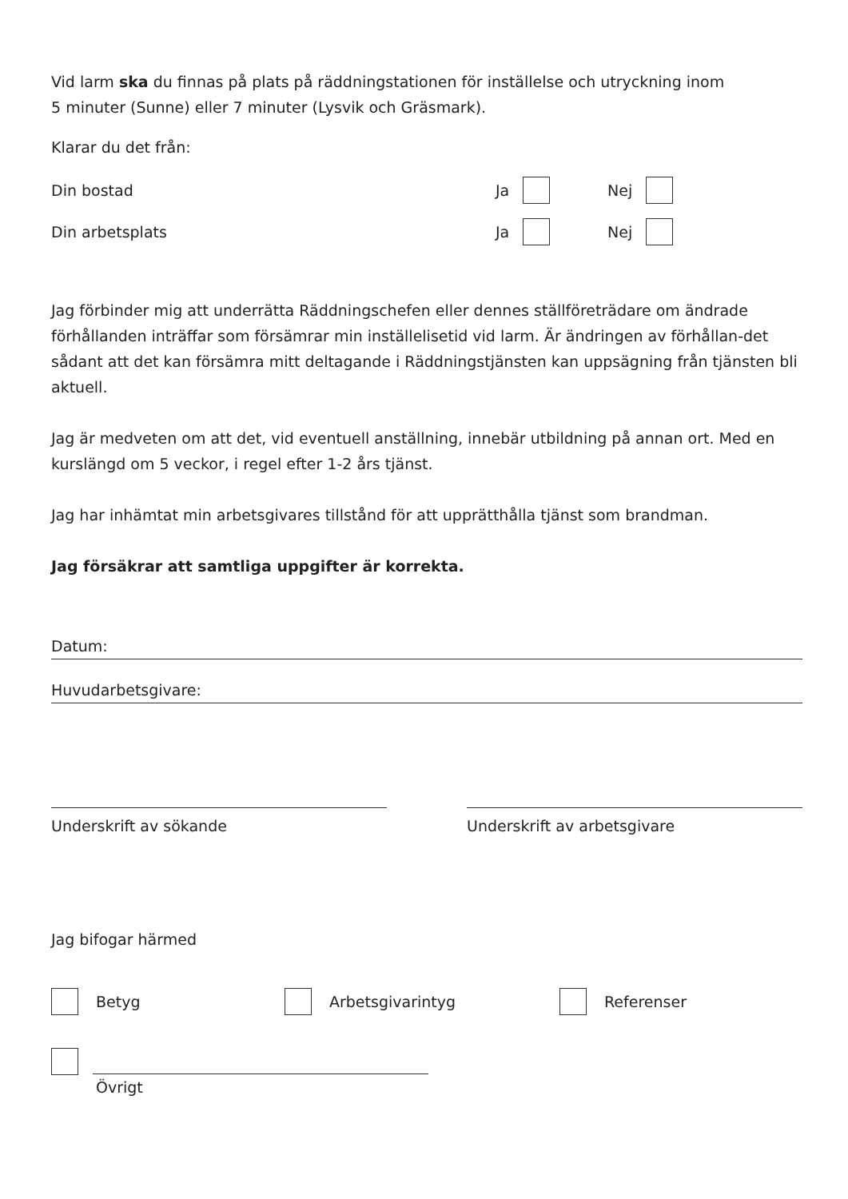Vid larm ska du finnas på plats på räddningstationen för inställelse och utryckning inom
5 minuter (Sunne) eller 7 minuter (Lysvik och Gräsmark).
Klarar du det från:
Din bostad Ja Nej
Din arbetsplats Ja Nej
Jag förbinder mig att underrätta Räddningschefen eller dennes ställföreträdare om ändrade förhållanden inträffar som försämrar min inställelisetid vid larm. Är ändringen av förhållan-det sådant att det kan försämra mitt deltagande i Räddningstjänsten kan uppsägning från tjänsten bli aktuell.
Jag är medveten om att det, vid eventuell anställning, innebär utbildning på annan ort. Med en kurslängd om 5 veckor, i regel efter 1-2 års tjänst.
Jag har inhämtat min arbetsgivares tillstånd för att upprätthålla tjänst som brandman.
Jag försäkrar att samtliga uppgifter är korrekta.
Datum:
Huvudarbetsgivare:
Underskrift av sökande Underskrift av arbetsgivare
Jag bifogar härmed
Betyg Arbetsgivarintyg Referenser
Övrigt